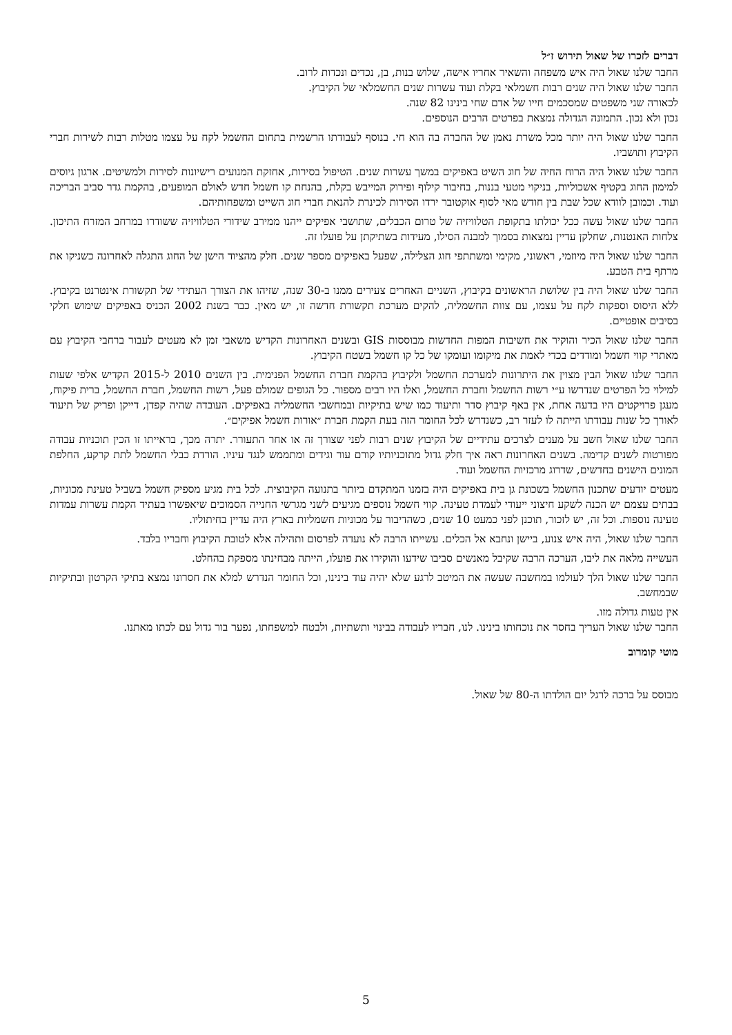דברים לזכרו של שאול תירוש ז״ל
החבר שלנו שאול היה איש משפחה והשאיר אחריו אישה, שלוש בנות, בן, נכדים ונכדות לרוב.
החבר שלנו שאול היה שנים רבות חשמלאי בקלת ועוד עשרות שנים החשמלאי של הקיבוץ.
לכאורה שני משפטים שמסכמים חייו של אדם שחי בינינו 82 שנה.
נכון ולא נכון. התמונה הגדולה נמצאת בפרטים הרבים הנוספים.
החבר שלנו שאול היה יותר מכל משרת נאמן של החברה בה הוא חי. בנוסף לעבודתו הרשמית בתחום החשמל לקח על עצמו מטלות רבות לשירות חברי הקיבוץ ותושביו.
החבר שלנו שאול היה הרוח החיה של חוג השיט באפיקים במשך עשרות שנים. הטיפול בסירות, אחזקת המנועים רישיונות לסירות ולמשיטים. ארגון גיוסים למימון החוג בקטיף אשכוליות, בניקוי מטעי בננות, בחיבור קילוף ופירוק המייבש בקלת, בהנחת קו חשמל חדש לאולם המופעים, בהקמת גדר סביב הבריכה ועוד. וכמובן לוודא שכל שבת בין חודש מאי לסוף אוקטובר ירדו הסירות לכינרת להנאת חברי חוג השייט ומשפחותיהם.
החבר שלנו שאול עשה ככל יכולתו בתקופת הטלוויזיה של טרום הכבלים, שתושבי אפיקים ייהנו ממירב שידורי הטלוויזיה ששודרו במרחב המזרח התיכון. צלחות האנטנות, שחלקן עדיין נמצאות בסמוך למבנה הסילו, מעידות בשתיקתן על פועלו זה.
החבר שלנו שאול היה מיוזמי, ראשוני, מקימי ומשתתפי חוג הצלילה, שפעל באפיקים מספר שנים. חלק מהציוד הישן של החוג התגלה לאחרונה כשניקו את מרתף בית הטבע.
החבר שלנו שאול היה בין שלושת הראשונים בקיבוץ, השניים האחרים צעירים ממנו ב-30 שנה, שזיהו את הצורך העתידי של תקשורת אינטרנט בקיבוץ. ללא היסוס וספקות לקח על עצמו, עם צוות החשמליה, להקים מערכת תקשורת חדשה זו, יש מאין. כבר בשנת 2002 הכניס באפיקים שימוש חלקי בסיבים אופטיים.
החבר שלנו שאול הכיר והוקיר את חשיבות המפות החדשות מבוססות GIS ובשנים האחרונות הקדיש משאבי זמן לא מעטים לעבור ברחבי הקיבוץ עם מאתרי קווי חשמל ומודדים בכדי לאמת את מיקומו ועומקו של כל קו חשמל בשטח הקיבוץ.
החבר שלנו שאול הבין מצוין את היתרונות למערכת החשמל ולקיבוץ בהקמת חברת החשמל הפנימית. בין השנים 2010 ל-2015 הקדיש אלפי שעות למילוי כל הפרטים שנדרשו ע״י רשות החשמל וחברת החשמל, ואלו היו רבים מספור. כל הגופים שמולם פעל, רשות החשמל, חברת החשמל, ברית פיקוח, מעגן פרויקטים היו בדעה אחת, אין באף קיבוץ סדר ותיעוד כמו שיש בתיקיות ובמחשבי החשמליה באפיקים. העובדה שהיה קפדן, דייקן ופריק של תיעוד לאורך כל שנות עבודתו הייתה לו לעזר רב, כשנדרש לכל החומר הזה בעת הקמת חברת ״אורות חשמל אפיקים״.
החבר שלנו שאול חשב על מענים לצרכים עתידיים של הקיבוץ שנים רבות לפני שצורך זה או אחר התעורר. יתרה מכך, בראייתו זו הכין תוכניות עבודה מפורטות לשנים קדימה. בשנים האחרונות ראה איך חלק גדול מתוכניותיו קורם עור וגידים ומתממש לנגד עיניו. הורדת כבלי החשמל לתת קרקע, החלפת המונים הישנים בחדשים, שדרוג מרכזיות החשמל ועוד.
מעטים יודעים שתכנון החשמל בשכונת גן בית באפיקים היה בזמנו המתקדם ביותר בתנועה הקיבוצית. לכל בית מגיע מספיק חשמל בשביל טעינת מכוניות, בבתים עצמם יש הכנה לשקע חיצוני ייעודי לעמדת טעינה. קווי חשמל נוספים מגיעים לשני מגרשי החנייה הסמוכים שיאפשרו בעתיד הקמת עשרות עמדות טעינה נוספות. וכל זה, יש לזכור, תוכנן לפני כמעט 10 שנים, כשהדיבור על מכוניות חשמליות בארץ היה עדיין בחיתוליו.
החבר שלנו שאול, היה איש צנוע, ביישן ונחבא אל הכלים. עשייתו הרבה לא נועדה לפרסום ותהילה אלא לטובת הקיבוץ וחבריו בלבד.
העשייה מלאה את ליבו, הערכה הרבה שקיבל מאנשים סביבו שידעו והוקירו את פועלו, הייתה מבחינתו מספקת בהחלט.
החבר שלנו שאול הלך לעולמו במחשבה שעשה את המיטב לרגע שלא יהיה עוד בינינו, וכל החומר הנדרש למלא את חסרונו נמצא בתיקי הקרטון ובתיקיות שבמחשב.
אין טעות גדולה מזו.
החבר שלנו שאול העריך בחסר את נוכחותו בינינו. לנו, חבריו לעבודה בבינוי ותשתיות, ולבטח למשפחתו, נפער בור גדול עם לכתו מאתנו.
מוטי קומרוב
מבוסס על ברכה לרגל יום הולדתו ה-80 של שאול.
5